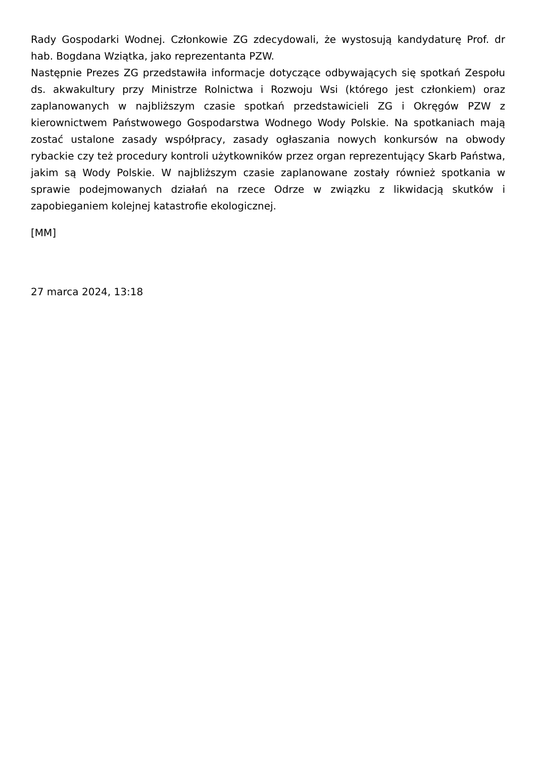Rady Gospodarki Wodnej. Członkowie ZG zdecydowali, że wystosują kandydaturę Prof. dr hab. Bogdana Wziątka, jako reprezentanta PZW.
Następnie Prezes ZG przedstawiła informacje dotyczące odbywających się spotkań Zespołu ds. akwakultury przy Ministrze Rolnictwa i Rozwoju Wsi (którego jest członkiem) oraz zaplanowanych w najbliższym czasie spotkań przedstawicieli ZG i Okręgów PZW z kierownictwem Państwowego Gospodarstwa Wodnego Wody Polskie. Na spotkaniach mają zostać ustalone zasady współpracy, zasady ogłaszania nowych konkursów na obwody rybackie czy też procedury kontroli użytkowników przez organ reprezentujący Skarb Państwa, jakim są Wody Polskie. W najbliższym czasie zaplanowane zostały również spotkania w sprawie podejmowanych działań na rzece Odrze w związku z likwidacją skutków i zapobieganiem kolejnej katastrofie ekologicznej.
[MM]
27 marca 2024, 13:18